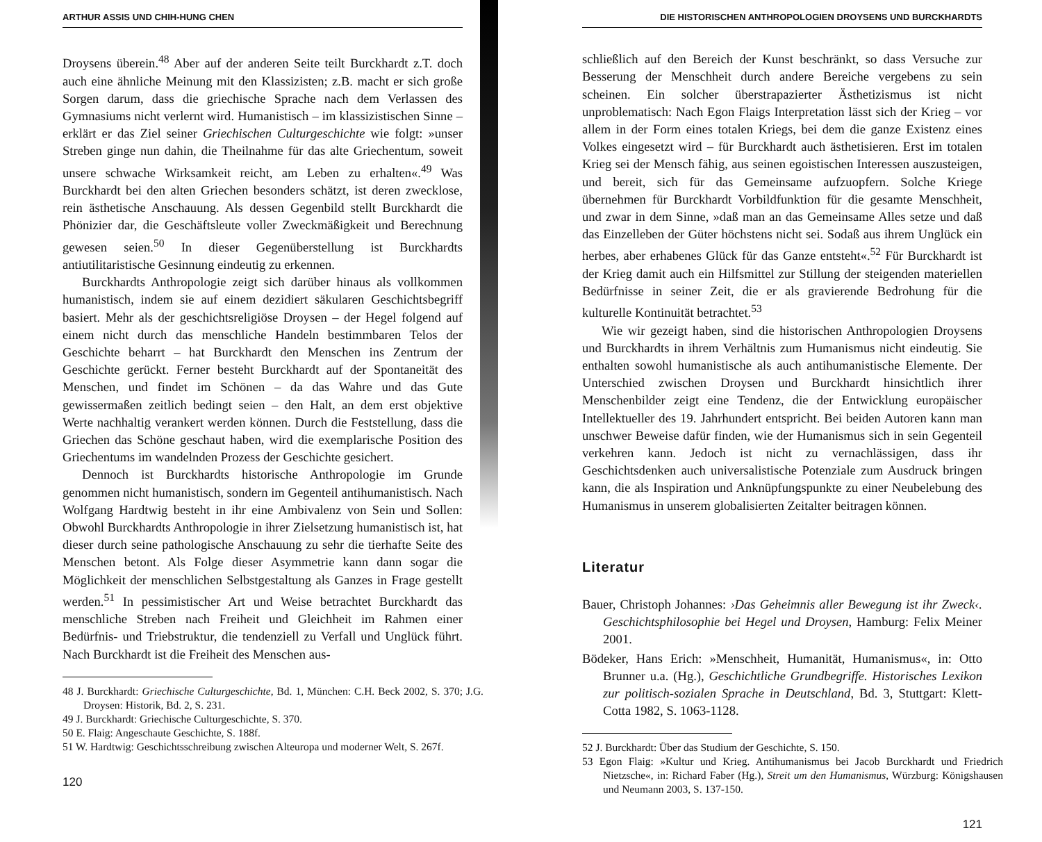ARTHUR ASSIS UND CHIH-HUNG CHEN
Droysens überein.<sup>48</sup> Aber auf der anderen Seite teilt Burckhardt z.T. doch auch eine ähnliche Meinung mit den Klassizisten; z.B. macht er sich große Sorgen darum, dass die griechische Sprache nach dem Verlassen des Gymnasiums nicht verlernt wird. Humanistisch – im klassizistischen Sinne – erklärt er das Ziel seiner Griechischen Culturgeschichte wie folgt: »unser Streben ginge nun dahin, die Theilnahme für das alte Griechentum, soweit unsere schwache Wirksamkeit reicht, am Leben zu erhalten«.<sup>49</sup> Was Burckhardt bei den alten Griechen besonders schätzt, ist deren zwecklose, rein ästhetische Anschauung. Als dessen Gegenbild stellt Burckhardt die Phönizier dar, die Geschäftsleute voller Zweckmäßigkeit und Berechnung gewesen seien.<sup>50</sup> In dieser Gegenüberstellung ist Burckhardts antiutilitaristische Gesinnung eindeutig zu erkennen.
Burckhardts Anthropologie zeigt sich darüber hinaus als vollkommen humanistisch, indem sie auf einem dezidiert säkularen Geschichtsbegriff basiert. Mehr als der geschichtsreligiöse Droysen – der Hegel folgend auf einem nicht durch das menschliche Handeln bestimmbaren Telos der Geschichte beharrt – hat Burckhardt den Menschen ins Zentrum der Geschichte gerückt. Ferner besteht Burckhardt auf der Spontaneität des Menschen, und findet im Schönen – da das Wahre und das Gute gewissermaßen zeitlich bedingt seien – den Halt, an dem erst objektive Werte nachhaltig verankert werden können. Durch die Feststellung, dass die Griechen das Schöne geschaut haben, wird die exemplarische Position des Griechentums im wandelnden Prozess der Geschichte gesichert.
Dennoch ist Burckhardts historische Anthropologie im Grunde genommen nicht humanistisch, sondern im Gegenteil antihumanistisch. Nach Wolfgang Hardtwig besteht in ihr eine Ambivalenz von Sein und Sollen: Obwohl Burckhardts Anthropologie in ihrer Zielsetzung humanistisch ist, hat dieser durch seine pathologische Anschauung zu sehr die tierhafte Seite des Menschen betont. Als Folge dieser Asymmetrie kann dann sogar die Möglichkeit der menschlichen Selbstgestaltung als Ganzes in Frage gestellt werden.<sup>51</sup> In pessimistischer Art und Weise betrachtet Burckhardt das menschliche Streben nach Freiheit und Gleichheit im Rahmen einer Bedürfnis- und Triebstruktur, die tendenziell zu Verfall und Unglück führt. Nach Burckhardt ist die Freiheit des Menschen aus-
48 J. Burckhardt: Griechische Culturgeschichte, Bd. 1, München: C.H. Beck 2002, S. 370; J.G. Droysen: Historik, Bd. 2, S. 231.
49 J. Burckhardt: Griechische Culturgeschichte, S. 370.
50 E. Flaig: Angeschaute Geschichte, S. 188f.
51 W. Hardtwig: Geschichtsschreibung zwischen Alteuropa und moderner Welt, S. 267f.
120
DIE HISTORISCHEN ANTHROPOLOGIEN DROYSENS UND BURCKHARDTS
schließlich auf den Bereich der Kunst beschränkt, so dass Versuche zur Besserung der Menschheit durch andere Bereiche vergebens zu sein scheinen. Ein solcher überstrapazierter Ästhetizismus ist nicht unproblematisch: Nach Egon Flaigs Interpretation lässt sich der Krieg – vor allem in der Form eines totalen Kriegs, bei dem die ganze Existenz eines Volkes eingesetzt wird – für Burckhardt auch ästhetisieren. Erst im totalen Krieg sei der Mensch fähig, aus seinen egoistischen Interessen auszusteigen, und bereit, sich für das Gemeinsame aufzuopfern. Solche Kriege übernehmen für Burckhardt Vorbildfunktion für die gesamte Menschheit, und zwar in dem Sinne, »daß man an das Gemeinsame Alles setze und daß das Einzelleben der Güter höchstens nicht sei. Sodaß aus ihrem Unglück ein herbes, aber erhabenes Glück für das Ganze entsteht«.<sup>52</sup> Für Burckhardt ist der Krieg damit auch ein Hilfsmittel zur Stillung der steigenden materiellen Bedürfnisse in seiner Zeit, die er als gravierende Bedrohung für die kulturelle Kontinuität betrachtet.<sup>53</sup>
Wie wir gezeigt haben, sind die historischen Anthropologien Droysens und Burckhardts in ihrem Verhältnis zum Humanismus nicht eindeutig. Sie enthalten sowohl humanistische als auch antihumanistische Elemente. Der Unterschied zwischen Droysen und Burckhardt hinsichtlich ihrer Menschenbilder zeigt eine Tendenz, die der Entwicklung europäischer Intellektueller des 19. Jahrhundert entspricht. Bei beiden Autoren kann man unschwer Beweise dafür finden, wie der Humanismus sich in sein Gegenteil verkehren kann. Jedoch ist nicht zu vernachlässigen, dass ihr Geschichtsdenken auch universalistische Potenziale zum Ausdruck bringen kann, die als Inspiration und Anknüpfungspunkte zu einer Neubelebung des Humanismus in unserem globalisierten Zeitalter beitragen können.
Literatur
Bauer, Christoph Johannes: ›Das Geheimnis aller Bewegung ist ihr Zweck‹. Geschichtsphilosophie bei Hegel und Droysen, Hamburg: Felix Meiner 2001.
Bödeker, Hans Erich: »Menschheit, Humanität, Humanismus«, in: Otto Brunner u.a. (Hg.), Geschichtliche Grundbegriffe. Historisches Lexikon zur politisch-sozialen Sprache in Deutschland, Bd. 3, Stuttgart: Klett-Cotta 1982, S. 1063-1128.
52 J. Burckhardt: Über das Studium der Geschichte, S. 150.
53 Egon Flaig: »Kultur und Krieg. Antihumanismus bei Jacob Burckhardt und Friedrich Nietzsche«, in: Richard Faber (Hg.), Streit um den Humanismus, Würzburg: Königshausen und Neumann 2003, S. 137-150.
121